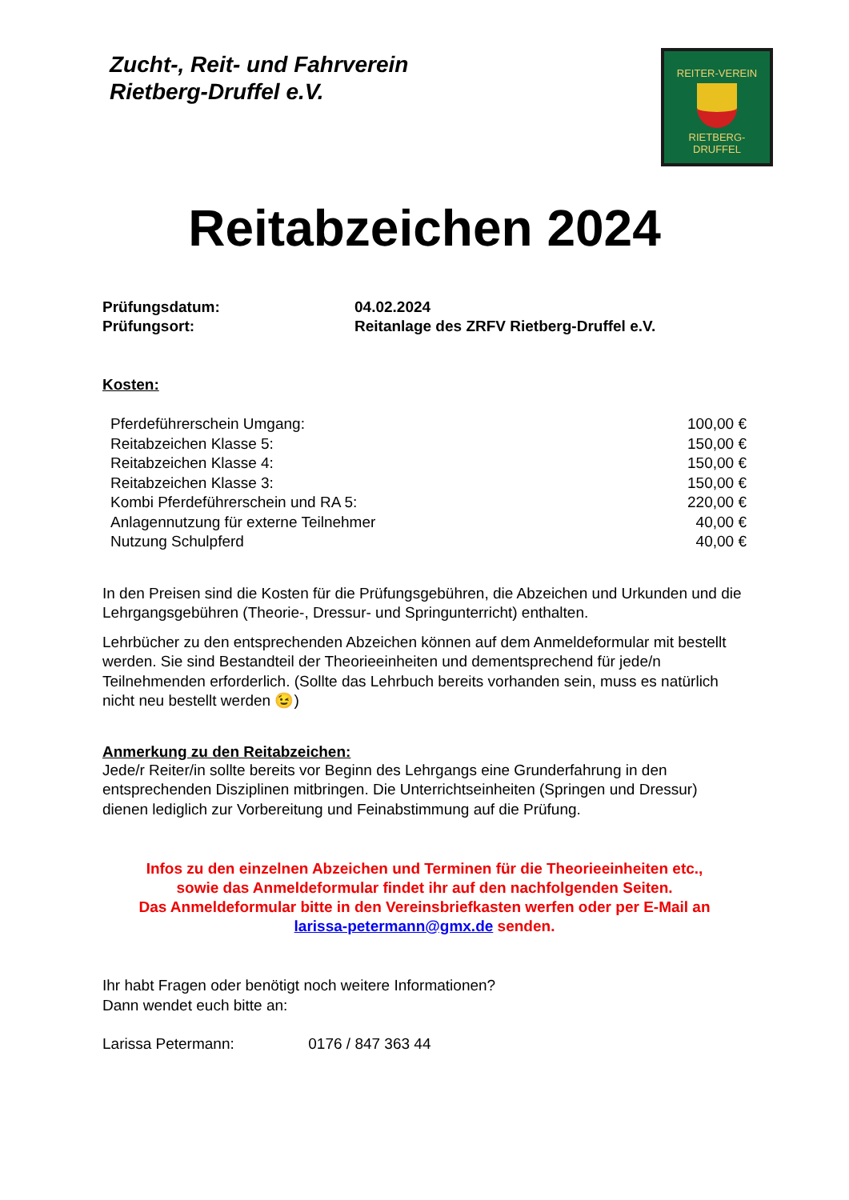Zucht-, Reit- und Fahrverein
Rietberg-Druffel e.V.
REITER-VEREIN
RIETBERG-DRUFFEL
Reitabzeichen 2024
| Prüfungsdatum: | 04.02.2024 |
| Prüfungsort: | Reitanlage des ZRFV Rietberg-Druffel e.V. |
Kosten:
| Pferdeführerschein Umgang: | 100,00 € |
| Reitabzeichen Klasse 5: | 150,00 € |
| Reitabzeichen Klasse 4: | 150,00 € |
| Reitabzeichen Klasse 3: | 150,00 € |
| Kombi Pferdeführerschein und RA 5: | 220,00 € |
| Anlagennutzung für externe Teilnehmer | 40,00 € |
| Nutzung Schulpferd | 40,00 € |
In den Preisen sind die Kosten für die Prüfungsgebühren, die Abzeichen und Urkunden und die Lehrgangsgebühren (Theorie-, Dressur- und Springunterricht) enthalten.
Lehrbücher zu den entsprechenden Abzeichen können auf dem Anmeldeformular mit bestellt werden. Sie sind Bestandteil der Theorieeinheiten und dementsprechend für jede/n Teilnehmenden erforderlich. (Sollte das Lehrbuch bereits vorhanden sein, muss es natürlich nicht neu bestellt werden 😉)
Anmerkung zu den Reitabzeichen:
Jede/r Reiter/in sollte bereits vor Beginn des Lehrgangs eine Grunderfahrung in den entsprechenden Disziplinen mitbringen. Die Unterrichtseinheiten (Springen und Dressur) dienen lediglich zur Vorbereitung und Feinabstimmung auf die Prüfung.
Infos zu den einzelnen Abzeichen und Terminen für die Theorieeinheiten etc.,
sowie das Anmeldeformular findet ihr auf den nachfolgenden Seiten.
Das Anmeldeformular bitte in den Vereinsbriefkasten werfen oder per E-Mail an
larissa-petermann@gmx.de senden.
Ihr habt Fragen oder benötigt noch weitere Informationen?
Dann wendet euch bitte an:
Larissa Petermann: 0176 / 847 363 44